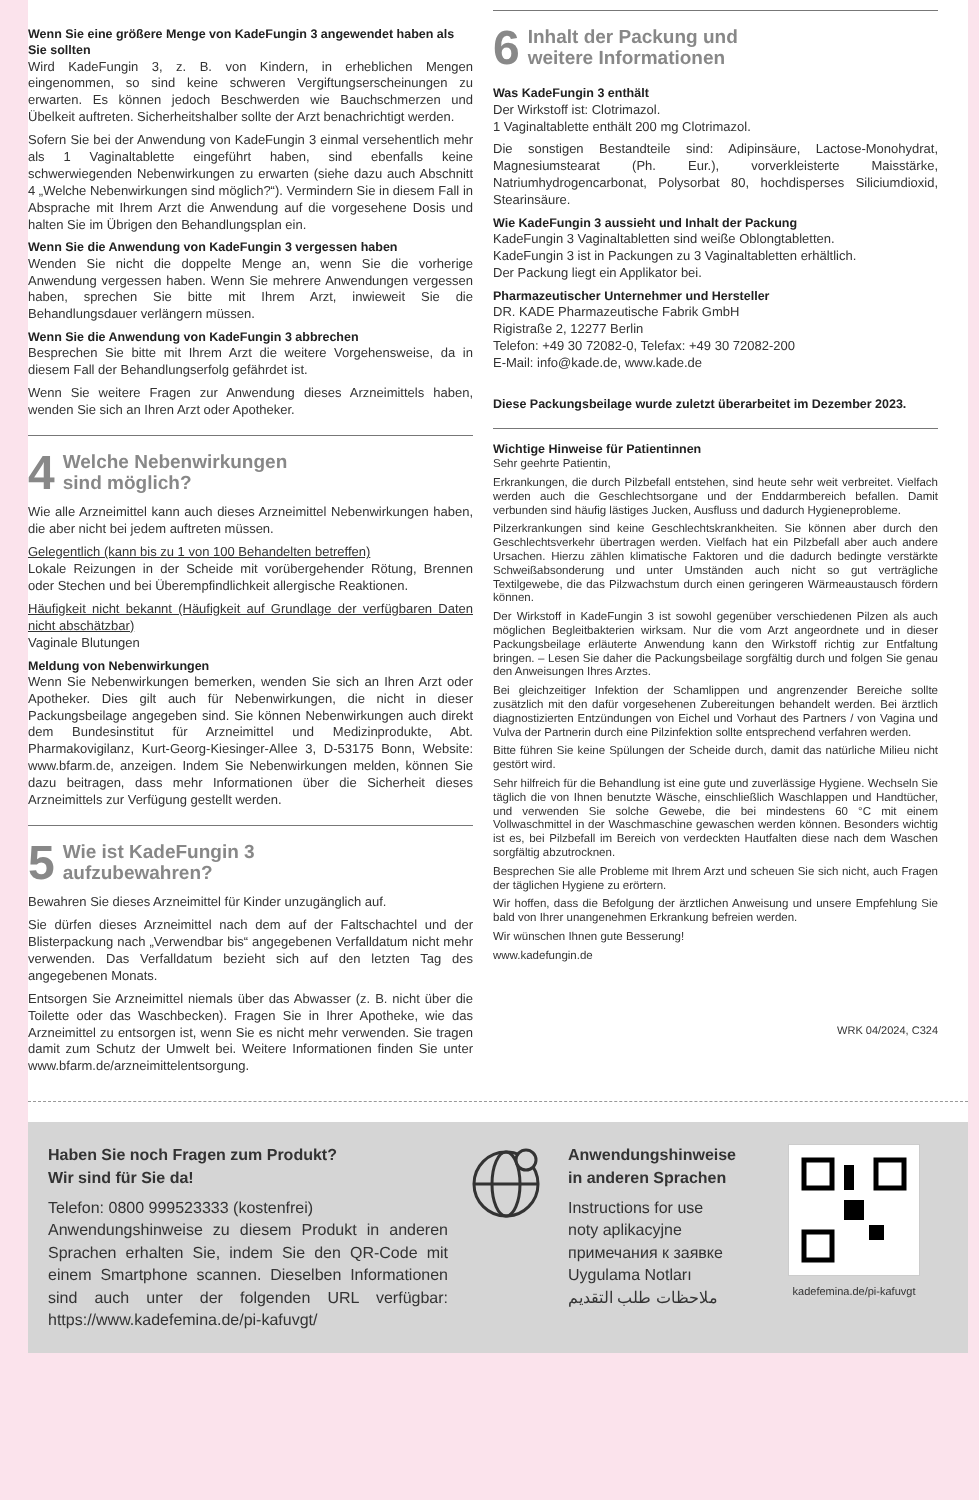Wenn Sie eine größere Menge von KadeFungin 3 angewendet haben als Sie sollten
Wird KadeFungin 3, z. B. von Kindern, in erheblichen Mengen eingenommen, so sind keine schweren Vergiftungserscheinungen zu erwarten. Es können jedoch Beschwerden wie Bauchschmerzen und Übelkeit auftreten. Sicherheitshalber sollte der Arzt benachrichtigt werden.
Sofern Sie bei der Anwendung von KadeFungin 3 einmal versehentlich mehr als 1 Vaginaltablette eingeführt haben, sind ebenfalls keine schwerwiegenden Nebenwirkungen zu erwarten (siehe dazu auch Abschnitt 4 „Welche Nebenwirkungen sind möglich?“). Vermindern Sie in diesem Fall in Absprache mit Ihrem Arzt die Anwendung auf die vorgesehene Dosis und halten Sie im Übrigen den Behandlungsplan ein.
Wenn Sie die Anwendung von KadeFungin 3 vergessen haben
Wenden Sie nicht die doppelte Menge an, wenn Sie die vorherige Anwendung vergessen haben. Wenn Sie mehrere Anwendungen vergessen haben, sprechen Sie bitte mit Ihrem Arzt, inwieweit Sie die Behandlungsdauer verlängern müssen.
Wenn Sie die Anwendung von KadeFungin 3 abbrechen
Besprechen Sie bitte mit Ihrem Arzt die weitere Vorgehensweise, da in diesem Fall der Behandlungserfolg gefährdet ist.
Wenn Sie weitere Fragen zur Anwendung dieses Arzneimittels haben, wenden Sie sich an Ihren Arzt oder Apotheker.
4 Welche Nebenwirkungen
sind möglich?
Wie alle Arzneimittel kann auch dieses Arzneimittel Nebenwirkungen haben, die aber nicht bei jedem auftreten müssen.
Gelegentlich (kann bis zu 1 von 100 Behandelten betreffen)
Lokale Reizungen in der Scheide mit vorübergehender Rötung, Brennen oder Stechen und bei Überempfindlichkeit allergische Reaktionen.
Häufigkeit nicht bekannt (Häufigkeit auf Grundlage der verfügbaren Daten nicht abschätzbar)
Vaginale Blutungen
Meldung von Nebenwirkungen
Wenn Sie Nebenwirkungen bemerken, wenden Sie sich an Ihren Arzt oder Apotheker. Dies gilt auch für Nebenwirkungen, die nicht in dieser Packungsbeilage angegeben sind. Sie können Nebenwirkungen auch direkt dem Bundesinstitut für Arzneimittel und Medizinprodukte, Abt. Pharmakovigilanz, Kurt-Georg-Kiesinger-Allee 3, D-53175 Bonn, Website: www.bfarm.de, anzeigen. Indem Sie Nebenwirkungen melden, können Sie dazu beitragen, dass mehr Informationen über die Sicherheit dieses Arzneimittels zur Verfügung gestellt werden.
5 Wie ist KadeFungin 3
aufzubewahren?
Bewahren Sie dieses Arzneimittel für Kinder unzugänglich auf.
Sie dürfen dieses Arzneimittel nach dem auf der Faltschachtel und der Blisterpackung nach „Verwendbar bis“ angegebenen Verfalldatum nicht mehr verwenden. Das Verfalldatum bezieht sich auf den letzten Tag des angegebenen Monats.
Entsorgen Sie Arzneimittel niemals über das Abwasser (z. B. nicht über die Toilette oder das Waschbecken). Fragen Sie in Ihrer Apotheke, wie das Arzneimittel zu entsorgen ist, wenn Sie es nicht mehr verwenden. Sie tragen damit zum Schutz der Umwelt bei. Weitere Informationen finden Sie unter www.bfarm.de/arzneimittelentsorgung.
6 Inhalt der Packung und
weitere Informationen
Was KadeFungin 3 enthält
Der Wirkstoff ist: Clotrimazol.
1 Vaginaltablette enthält 200 mg Clotrimazol.
Die sonstigen Bestandteile sind: Adipinsäure, Lactose-Monohydrat, Magnesiumstearat (Ph. Eur.), vorverkleisterte Maisstärke, Natriumhydrogencarbonat, Polysorbat 80, hochdisperses Siliciumdioxid, Stearinsäure.
Wie KadeFungin 3 aussieht und Inhalt der Packung
KadeFungin 3 Vaginaltabletten sind weiße Oblongtabletten.
KadeFungin 3 ist in Packungen zu 3 Vaginaltabletten erhältlich.
Der Packung liegt ein Applikator bei.
Pharmazeutischer Unternehmer und Hersteller
DR. KADE Pharmazeutische Fabrik GmbH
Rigistraße 2, 12277 Berlin
Telefon: +49 30 72082-0, Telefax: +49 30 72082-200
E-Mail: info@kade.de, www.kade.de
Diese Packungsbeilage wurde zuletzt überarbeitet im Dezember 2023.
Wichtige Hinweise für Patientinnen
Sehr geehrte Patientin,
Erkrankungen, die durch Pilzbefall entstehen, sind heute sehr weit verbreitet. Vielfach werden auch die Geschlechtsorgane und der Enddarmbereich befallen. Damit verbunden sind häufig lästiges Jucken, Ausfluss und dadurch Hygieneprobleme.
Pilzerkrankungen sind keine Geschlechtskrankheiten. Sie können aber durch den Geschlechtsverkehr übertragen werden. Vielfach hat ein Pilzbefall aber auch andere Ursachen. Hierzu zählen klimatische Faktoren und die dadurch bedingte verstärkte Schweißabsonderung und unter Umständen auch nicht so gut verträgliche Textilgewebe, die das Pilzwachstum durch einen geringeren Wärmeaustausch fördern können.
Der Wirkstoff in KadeFungin 3 ist sowohl gegenüber verschiedenen Pilzen als auch möglichen Begleitbakterien wirksam. Nur die vom Arzt angeordnete und in dieser Packungsbeilage erläuterte Anwendung kann den Wirkstoff richtig zur Entfaltung bringen. – Lesen Sie daher die Packungsbeilage sorgfältig durch und folgen Sie genau den Anweisungen Ihres Arztes.
Bei gleichzeitiger Infektion der Schamlippen und angrenzender Bereiche sollte zusätzlich mit den dafür vorgesehenen Zubereitungen behandelt werden. Bei ärztlich diagnostizierten Entzündungen von Eichel und Vorhaut des Partners / von Vagina und Vulva der Partnerin durch eine Pilzinfektion sollte entsprechend verfahren werden.
Bitte führen Sie keine Spülungen der Scheide durch, damit das natürliche Milieu nicht gestört wird.
Sehr hilfreich für die Behandlung ist eine gute und zuverlässige Hygiene. Wechseln Sie täglich die von Ihnen benutzte Wäsche, einschließlich Waschlappen und Handtücher, und verwenden Sie solche Gewebe, die bei mindestens 60 °C mit einem Vollwaschmittel in der Waschmaschine gewaschen werden können. Besonders wichtig ist es, bei Pilzbefall im Bereich von verdeckten Hautfalten diese nach dem Waschen sorgfältig abzutrocknen.
Besprechen Sie alle Probleme mit Ihrem Arzt und scheuen Sie sich nicht, auch Fragen der täglichen Hygiene zu erörtern.
Wir hoffen, dass die Befolgung der ärztlichen Anweisung und unsere Empfehlung Sie bald von Ihrer unangenehmen Erkrankung befreien werden.
Wir wünschen Ihnen gute Besserung!
www.kadefungin.de
WRK 04/2024, C324
Haben Sie noch Fragen zum Produkt?
Wir sind für Sie da!
Telefon: 0800 999523333 (kostenfrei)
Anwendungshinweise zu diesem Produkt in anderen Sprachen erhalten Sie, indem Sie den QR-Code mit einem Smartphone scannen. Dieselben Informationen sind auch unter der folgenden URL verfügbar: https://www.kadefemina.de/pi-kafuvgt/
Anwendungshinweise
in anderen Sprachen
Instructions for use
noty aplikacyjne
примечания к заявке
Uygulama Notları
ملاحظات طلب التقديم
kadefemina.de/pi-kafuvgt